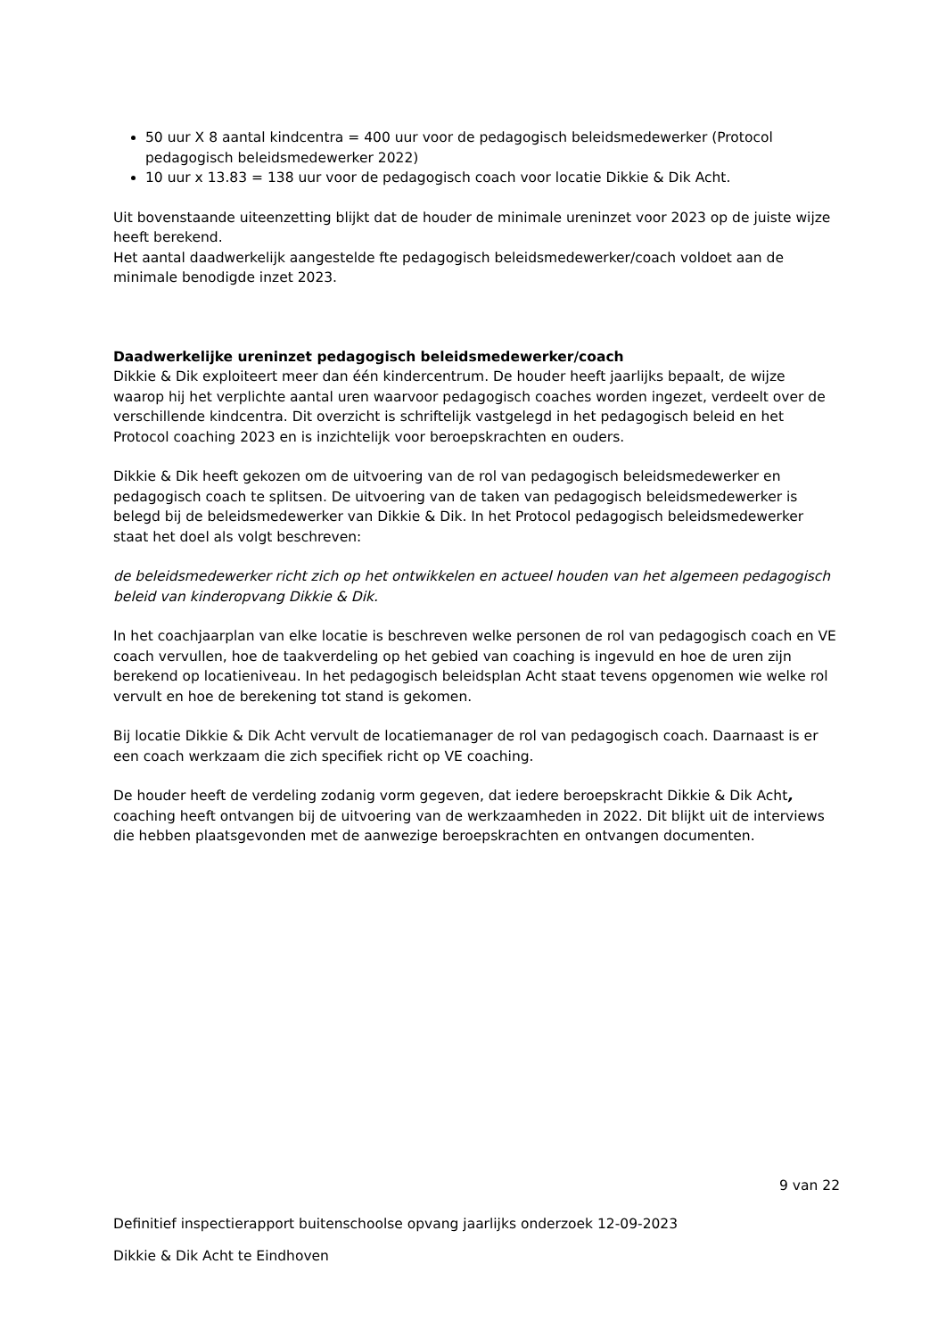50 uur X 8 aantal kindcentra = 400 uur voor de pedagogisch beleidsmedewerker (Protocol pedagogisch beleidsmedewerker 2022)
10 uur x 13.83 = 138 uur voor de pedagogisch coach voor locatie Dikkie & Dik Acht.
Uit bovenstaande uiteenzetting blijkt dat de houder de minimale ureninzet voor 2023 op de juiste wijze heeft berekend.
Het aantal daadwerkelijk aangestelde fte pedagogisch beleidsmedewerker/coach voldoet aan de minimale benodigde inzet 2023.
Daadwerkelijke ureninzet pedagogisch beleidsmedewerker/coach
Dikkie & Dik exploiteert meer dan één kindercentrum. De houder heeft jaarlijks bepaalt, de wijze waarop hij het verplichte aantal uren waarvoor pedagogisch coaches worden ingezet, verdeelt over de verschillende kindcentra. Dit overzicht is schriftelijk vastgelegd in het pedagogisch beleid en het Protocol coaching 2023 en is inzichtelijk voor beroepskrachten en ouders.
Dikkie & Dik heeft gekozen om de uitvoering van de rol van pedagogisch beleidsmedewerker en pedagogisch coach te splitsen. De uitvoering van de taken van pedagogisch beleidsmedewerker is belegd bij de beleidsmedewerker van Dikkie & Dik. In het Protocol pedagogisch beleidsmedewerker staat het doel als volgt beschreven:
de beleidsmedewerker richt zich op het ontwikkelen en actueel houden van het algemeen pedagogisch beleid van kinderopvang Dikkie & Dik.
In het coachjaarplan van elke locatie is beschreven welke personen de rol van pedagogisch coach en VE coach vervullen, hoe de taakverdeling op het gebied van coaching is ingevuld en hoe de uren zijn berekend op locatieniveau. In het pedagogisch beleidsplan Acht staat tevens opgenomen wie welke rol vervult en hoe de berekening tot stand is gekomen.
Bij locatie Dikkie & Dik Acht vervult de locatiemanager de rol van pedagogisch coach. Daarnaast is er een coach werkzaam die zich specifiek richt op VE coaching.
De houder heeft de verdeling zodanig vorm gegeven, dat iedere beroepskracht Dikkie & Dik Acht, coaching heeft ontvangen bij de uitvoering van de werkzaamheden in 2022. Dit blijkt uit de interviews die hebben plaatsgevonden met de aanwezige beroepskrachten en ontvangen documenten.
9 van 22
Definitief inspectierapport buitenschoolse opvang jaarlijks onderzoek 12-09-2023
Dikkie & Dik Acht te Eindhoven